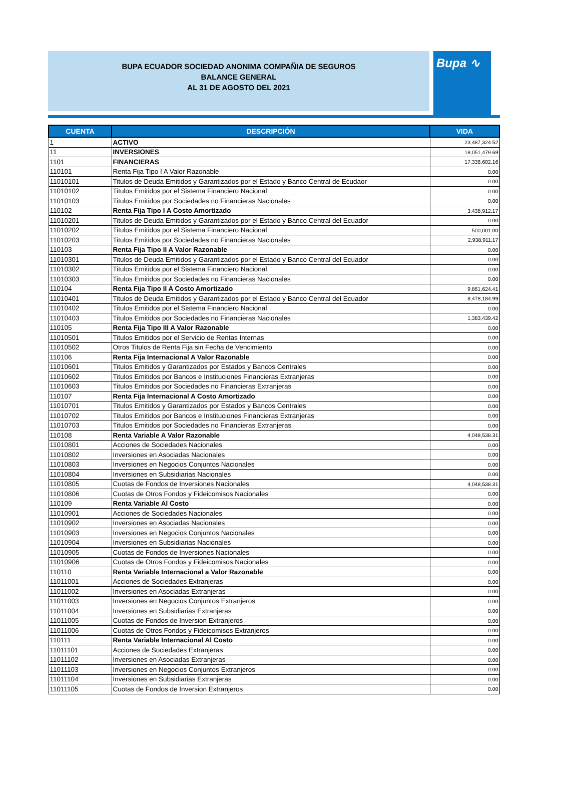BUPA ECUADOR SOCIEDAD ANONIMA COMPAÑIA DE SEGUROS
BALANCE GENERAL
AL 31 DE AGOSTO DEL 2021
Bupa ∿
| CUENTA | DESCRIPCIÓN | VIDA |
| --- | --- | --- |
| 1 | ACTIVO | 23,487,324.52 |
| 11 | INVERSIONES | 18,051,479.69 |
| 1101 | FINANCIERAS | 17,336,602.16 |
| 110101 | Renta Fija Tipo I A Valor Razonable | 0.00 |
| 11010101 | Titulos de Deuda Emitidos y Garantizados por el Estado y Banco Central de Ecudaor | 0.00 |
| 11010102 | Titulos Emitidos por el Sistema Financiero Nacional | 0.00 |
| 11010103 | Titulos Emitidos por Sociedades no Financieras Nacionales | 0.00 |
| 110102 | Renta Fija Tipo I A Costo Amortizado | 3,438,912.17 |
| 11010201 | Titulos de Deuda Emitidos y Garantizados por el Estado y Banco Central del Ecuador | 0.00 |
| 11010202 | Titulos Emitidos por el Sistema Financiero Nacional | 500,001.00 |
| 11010203 | Titulos Emitidos por Sociedades no Financieras Nacionales | 2,938,911.17 |
| 110103 | Renta Fija Tipo II A Valor Razonable | 0.00 |
| 11010301 | Titulos de Deuda Emitidos y Garantizados por el Estado y Banco Central del Ecuador | 0.00 |
| 11010302 | Titulos Emitidos por el Sistema Financiero Nacional | 0.00 |
| 11010303 | Titulos Emitidos por Sociedades no Financieras Nacionales | 0.00 |
| 110104 | Renta Fija Tipo II A Costo Amortizado | 9,861,624.41 |
| 11010401 | Titulos de Deuda Emitidos y Garantizados por el Estado y Banco Central del Ecuador | 8,478,184.99 |
| 11010402 | Titulos Emitidos por el Sistema Financiero Nacional | 0.00 |
| 11010403 | Titulos Emitidos por Sociedades no Financieras Nacionales | 1,383,439.42 |
| 110105 | Renta Fija Tipo III A Valor Razonable | 0.00 |
| 11010501 | Titulos Emitidos por el Servicio de Rentas Internas | 0.00 |
| 11010502 | Otros Titulos de Renta Fija sin Fecha de Vencimiento | 0.00 |
| 110106 | Renta Fija Internacional A Valor Razonable | 0.00 |
| 11010601 | Titulos Emitidos y Garantizados por Estados y Bancos Centrales | 0.00 |
| 11010602 | Titulos Emitidos por Bancos e Instituciones Financieras Extranjeras | 0.00 |
| 11010603 | Titulos Emitidos por Sociedades no Financieras Extranjeras | 0.00 |
| 110107 | Renta Fija Internacional A Costo Amortizado | 0.00 |
| 11010701 | Titulos Emitidos y Garantizados por Estados y Bancos Centrales | 0.00 |
| 11010702 | Titulos Emitidos por Bancos e Instituciones Financieras Extranjeras | 0.00 |
| 11010703 | Titulos Emitidos por Sociedades no Financieras Extranjeras | 0.00 |
| 110108 | Renta Variable A Valor Razonable | 4,048,538.31 |
| 11010801 | Acciones de Sociedades Nacionales | 0.00 |
| 11010802 | Inversiones en Asociadas Nacionales | 0.00 |
| 11010803 | Inversiones en Negocios Conjuntos Nacionales | 0.00 |
| 11010804 | Inversiones en Subsidiarias Nacionales | 0.00 |
| 11010805 | Cuotas de Fondos de Inversiones Nacionales | 4,048,538.31 |
| 11010806 | Cuotas de Otros Fondos y Fideicomisos Nacionales | 0.00 |
| 110109 | Renta Variable Al Costo | 0.00 |
| 11010901 | Acciones de Sociedades Nacionales | 0.00 |
| 11010902 | Inversiones en Asociadas Nacionales | 0.00 |
| 11010903 | Inversiones en Negocios Conjuntos Nacionales | 0.00 |
| 11010904 | Inversiones en Subsidiarias Nacionales | 0.00 |
| 11010905 | Cuotas de Fondos de Inversiones Nacionales | 0.00 |
| 11010906 | Cuotas de Otros Fondos y Fideicomisos Nacionales | 0.00 |
| 110110 | Renta Variable Internacional a Valor Razonable | 0.00 |
| 11011001 | Acciones de Sociedades Extranjeras | 0.00 |
| 11011002 | Inversiones en Asociadas Extranjeras | 0.00 |
| 11011003 | Inversiones en Negocios Conjuntos Extranjeros | 0.00 |
| 11011004 | Inversiones en Subsidiarias Extranjeras | 0.00 |
| 11011005 | Cuotas de Fondos de Inversion Extranjeros | 0.00 |
| 11011006 | Cuotas de Otros Fondos y Fideicomisos Extranjeros | 0.00 |
| 110111 | Renta Variable Internacional Al Costo | 0.00 |
| 11011101 | Acciones de Sociedades Extranjeras | 0.00 |
| 11011102 | Inversiones en Asociadas Extranjeras | 0.00 |
| 11011103 | Inversiones en Negocios Conjuntos Extranjeros | 0.00 |
| 11011104 | Inversiones en Subsidiarias Extranjeras | 0.00 |
| 11011105 | Cuotas de Fondos de Inversion Extranjeros | 0.00 |